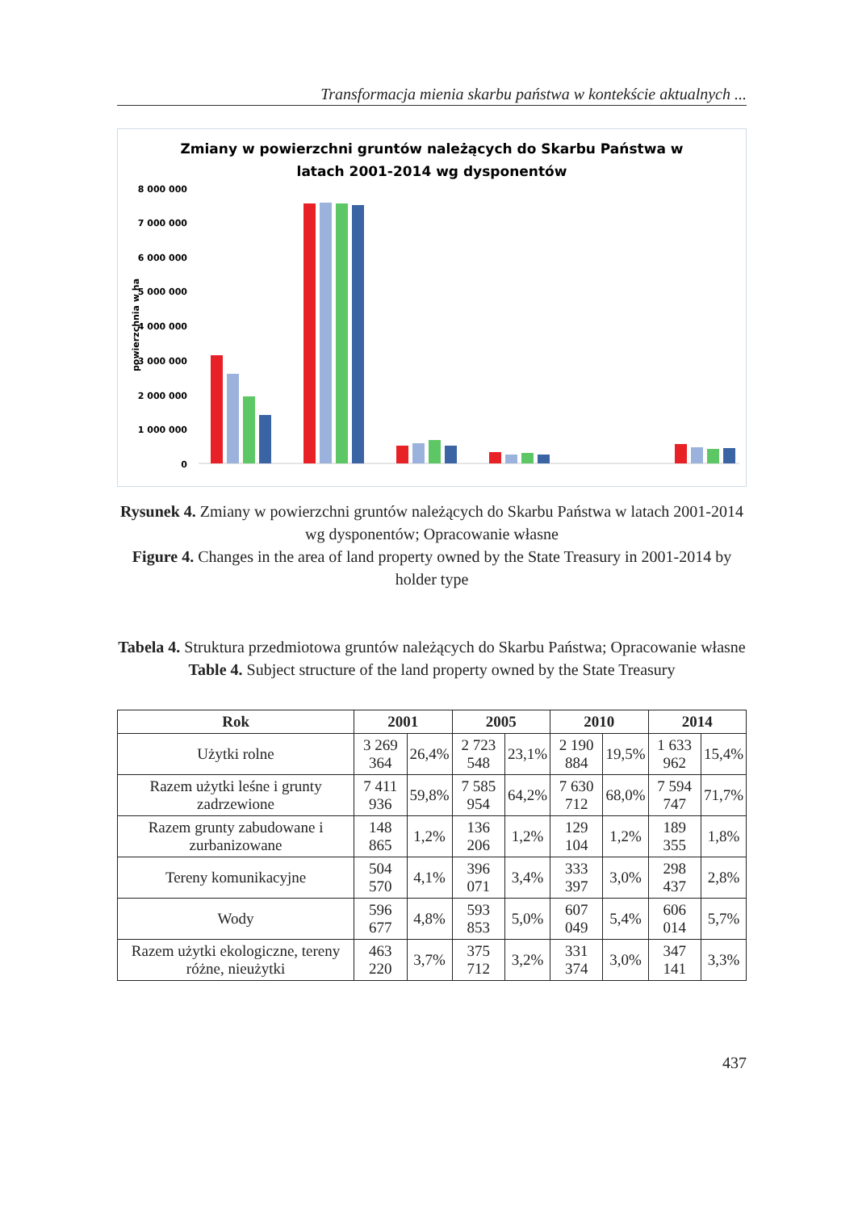Transformacja mienia skarbu państwa w kontekście aktualnych ...
Zmiany w powierzchni gruntów należących do Skarbu Państwa w
latach 2001-2014 wg dysponentów
8 000 000
7 000 000
6 000 000
5 000 000
4 000 000
3 000 000
2 000 000
1 000 000
0
powierzchnia w ha
Rysunek 4. Zmiany w powierzchni gruntów należących do Skarbu Państwa w latach 2001-2014 wg dysponentów; Opracowanie własne
Figure 4. Changes in the area of land property owned by the State Treasury in 2001-2014 by holder type
Tabela 4. Struktura przedmiotowa gruntów należących do Skarbu Państwa; Opracowanie własne
Table 4. Subject structure of the land property owned by the State Treasury
| Rok | 2001 | | 2005 | | 2010 | | 2014 | |
| --- | --- | --- | --- | --- | --- | --- | --- | --- |
| Użytki rolne | 3 269 364 | 26,4% | 2 723 548 | 23,1% | 2 190 884 | 19,5% | 1 633 962 | 15,4% |
| Razem użytki leśne i grunty zadrzewione | 7 411 936 | 59,8% | 7 585 954 | 64,2% | 7 630 712 | 68,0% | 7 594 747 | 71,7% |
| Razem grunty zabudowane i zurbanizowane | 148 865 | 1,2% | 136 206 | 1,2% | 129 104 | 1,2% | 189 355 | 1,8% |
| Tereny komunikacyjne | 504 570 | 4,1% | 396 071 | 3,4% | 333 397 | 3,0% | 298 437 | 2,8% |
| Wody | 596 677 | 4,8% | 593 853 | 5,0% | 607 049 | 5,4% | 606 014 | 5,7% |
| Razem użytki ekologiczne, tereny różne, nieużytki | 463 220 | 3,7% | 375 712 | 3,2% | 331 374 | 3,0% | 347 141 | 3,3% |
437